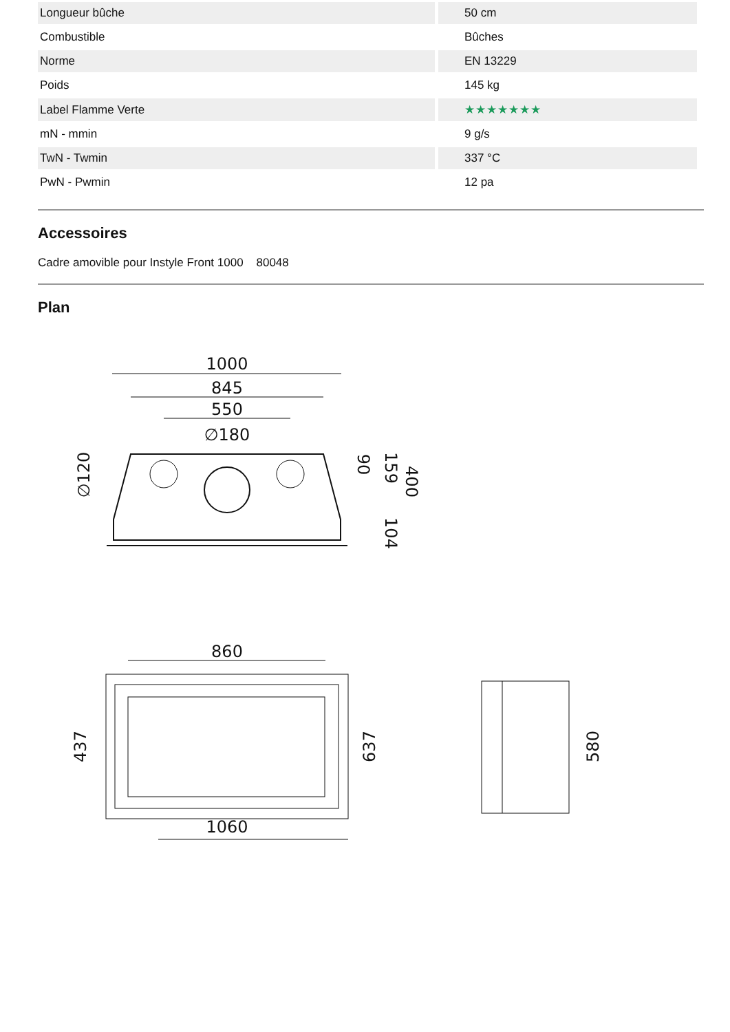| Longueur bûche | 50 cm |
| Combustible | Bûches |
| Norme | EN 13229 |
| Poids | 145 kg |
| Label Flamme Verte | ★★★★★★★ |
| mN - mmin | 9 g/s |
| TwN - Twmin | 337 °C |
| PwN - Pwmin | 12 pa |
Accessoires
Cadre amovible pour Instyle Front 1000 80048
Plan
1000
845
550
∅180
∅120
400
159
90
104
860
1060
437
637
580